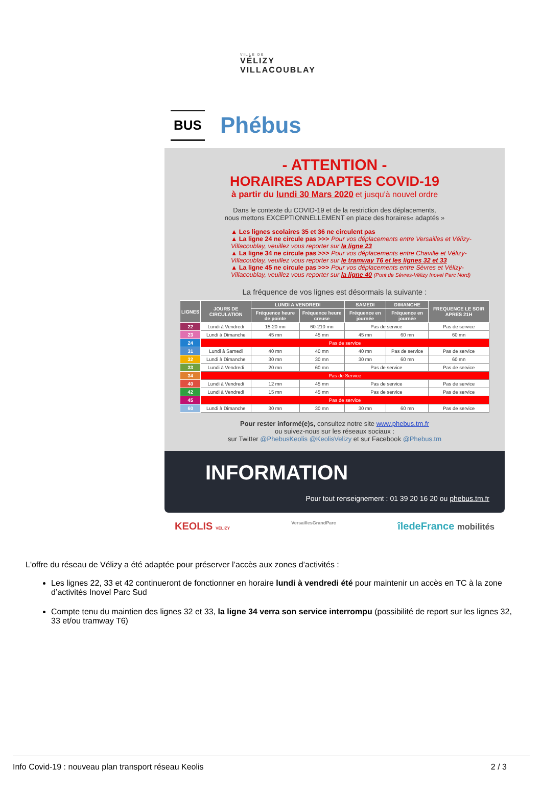VILLE DE
VÉLIZY
VILLACOUBLAY
BUS Phébus
- ATTENTION -
HORAIRES ADAPTES COVID-19
à partir du lundi 30 Mars 2020 et jusqu'à nouvel ordre
Dans le contexte du COVID-19 et de la restriction des déplacements,
nous mettons EXCEPTIONNELLEMENT en place des horaires« adaptés »
▲ Les lignes scolaires 35 et 36 ne circulent pas
▲ La ligne 24 ne circule pas >>> Pour vos déplacements entre Versailles et Vélizy-Villacoublay, veuillez vous reporter sur la ligne 23
▲ La ligne 34 ne circule pas >>> Pour vos déplacements entre Chaville et Vélizy-Villacoublay, veuillez vous reporter sur le tramway T6 et les lignes 32 et 33
▲ La ligne 45 ne circule pas >>> Pour vos déplacements entre Sèvres et Vélizy-Villacoublay, veuillez vous reporter sur la ligne 40 (Pont de Sèvres-Vélizy Inovel Parc Nord)
La fréquence de vos lignes est désormais la suivante :
| LIGNES | JOURS DE CIRCULATION | LUNDI A VENDREDI | | SAMEDI | DIMANCHE | FREQUENCE LE SOIR APRES 21H |
| --- | --- | --- | --- | --- | --- | --- |
| | | Fréquence heure de pointe | Fréquence heure creuse | Fréquence en journée | Fréquence en journée | |
| 22 | Lundi à Vendredi | 15-20 mn | 60-210 mn | Pas de service | | Pas de service |
| 23 | Lundi à Dimanche | 45 mn | 45 mn | 45 mn | 60 mn | 60 mn |
| 24 | Pas de service | | | | | |
| 31 | Lundi à Samedi | 40 mn | 40 mn | 40 mn | Pas de service | Pas de service |
| 32 | Lundi à Dimanche | 30 mn | 30 mn | 30 mn | 60 mn | 60 mn |
| 33 | Lundi à Vendredi | 20 mn | 60 mn | Pas de service | | Pas de service |
| 34 | Pas de Service | | | | | |
| 40 | Lundi à Vendredi | 12 mn | 45 mn | Pas de service | | Pas de service |
| 42 | Lundi à Vendredi | 15 mn | 45 mn | Pas de service | | Pas de service |
| 45 | Pas de service | | | | | |
| 60 | Lundi à Dimanche | 30 mn | 30 mn | 30 mn | 60 mn | Pas de service |
Pour rester informé(e)s, consultez notre site www.phebus.tm.fr
ou suivez-nous sur les réseaux sociaux :
sur Twitter @PhebusKeolis @KeolisVelizy et sur Facebook @Phebus.tm
INFORMATION
Pour tout renseignement : 01 39 20 16 20 ou phebus.tm.fr
KEOLIS VÉLIZY VersaillesGrandParc îledeFrance mobilités
L'offre du réseau de Vélizy a été adaptée pour préserver l’accès aux zones d’activités :
Les lignes 22, 33 et 42 continueront de fonctionner en horaire lundi à vendredi été pour maintenir un accès en TC à la zone d’activités Inovel Parc Sud
Compte tenu du maintien des lignes 32 et 33, la ligne 34 verra son service interrompu (possibilité de report sur les lignes 32, 33 et/ou tramway T6)
Info Covid-19 : nouveau plan transport réseau Keolis 2 / 3